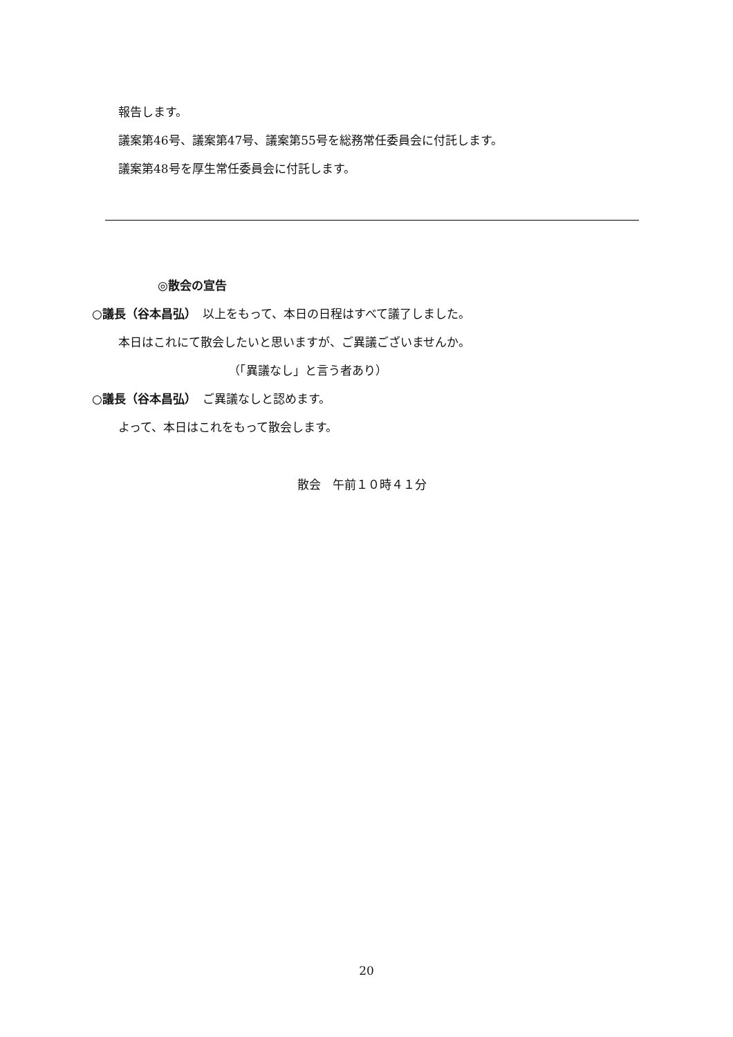報告します。
議案第46号、議案第47号、議案第55号を総務常任委員会に付託します。
議案第48号を厚生常任委員会に付託します。
◎散会の宣告
○議長（谷本昌弘）　以上をもって、本日の日程はすべて議了しました。
本日はこれにて散会したいと思いますが、ご異議ございませんか。
（「異議なし」と言う者あり）
○議長（谷本昌弘）　ご異議なしと認めます。
よって、本日はこれをもって散会します。
散会　午前１０時４１分
20